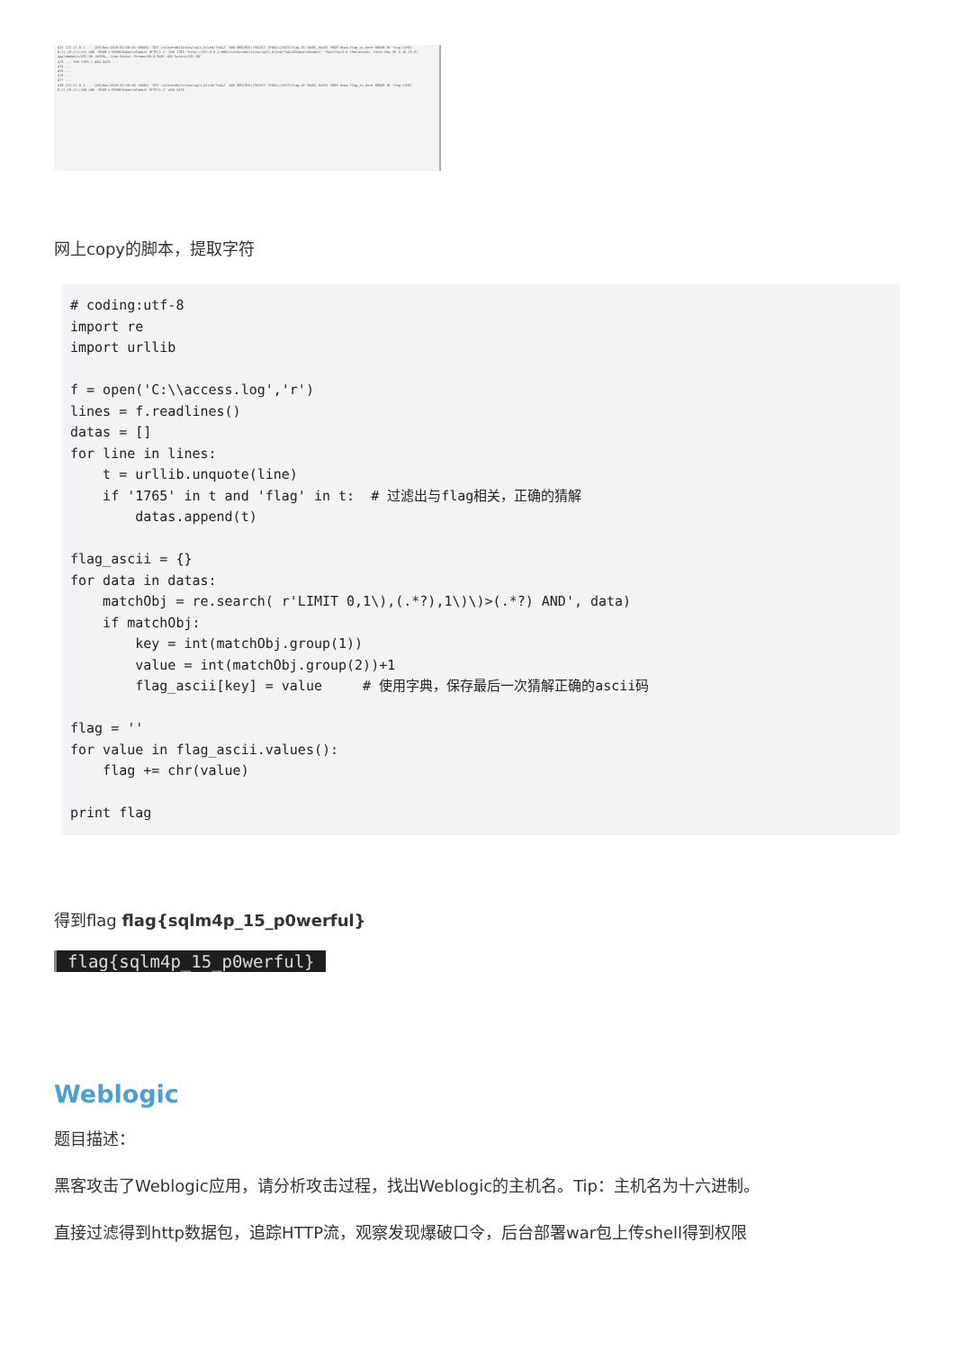472 172.17.0.1 - - [03/Nov/2018:02:50:55 +0000] "GET /vulnerabilities/sqli_blind/?id=2' AND ORD(MID((SELECT IFNULL(CAST(flag AS CHAR),0x20) FROM dvwa.flag_is_here ORDER BY flag LIMIT 0,1),18,1))>117 AND 'RCKM'='RCKM&Submit=Submit HTTP/1.1" 200 1765 "http://127.0.0.1:8001/vulnerabilities/sqli_blind/?id=1&Submit=Submit" "Mozilla/5.0 (Macintosh; Intel Mac OS X 10_13_6) AppleWebKit/537.36 (KHTML, like Gecko) Chrome/69.0.3497.100 Safari/537.36"
473 ... 200 1765 / 404 5476 ...
474 ...
475 ...
476 ...
477 ...
478 172.17.0.1 - - [03/Nov/2018:02:50:56 +0000] "GET /vulnerabilities/sqli_blind/?id=2' AND ORD(MID((SELECT IFNULL(CAST(flag AS CHAR),0x20) FROM dvwa.flag_is_here ORDER BY flag LIMIT 0,1),19,1))>104 AND 'RCKM'='RCKM&Submit=Submit HTTP/1.1" 404 5476
网上copy的脚本，提取字符
# coding:utf-8
import re
import urllib

f = open('C:\\access.log','r')
lines = f.readlines()
datas = []
for line in lines:
    t = urllib.unquote(line)
    if '1765' in t and 'flag' in t:  # 过滤出与flag相关，正确的猜解
        datas.append(t)

flag_ascii = {}
for data in datas:
    matchObj = re.search( r'LIMIT 0,1\),(.*?),1\)\)>(.*?) AND', data)
    if matchObj:
        key = int(matchObj.group(1))
        value = int(matchObj.group(2))+1
        flag_ascii[key] = value     # 使用字典，保存最后一次猜解正确的ascii码

flag = ''
for value in flag_ascii.values():
    flag += chr(value)

print flag
得到flag flag{sqlm4p_15_p0werful}
flag{sqlm4p_15_p0werful}
Weblogic
题目描述：
黑客攻击了Weblogic应用，请分析攻击过程，找出Weblogic的主机名。Tip：主机名为十六进制。
直接过滤得到http数据包，追踪HTTP流，观察发现爆破口令，后台部署war包上传shell得到权限